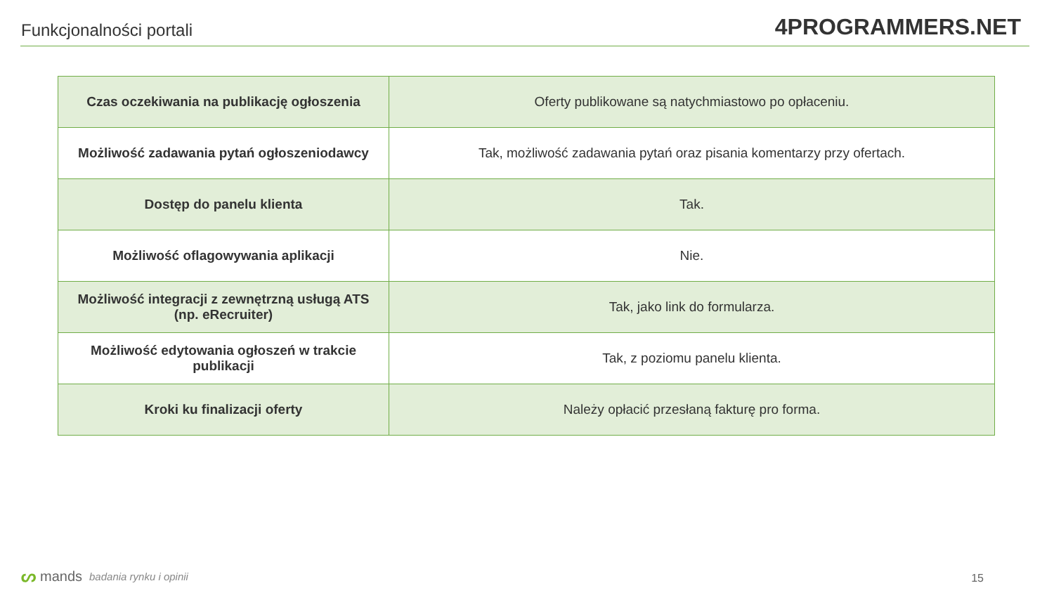Funkcjonalności portali
4PROGRAMMERS.NET
| Czas oczekiwania na publikację ogłoszenia | Oferty publikowane są natychmiastowo po opłaceniu. |
| Możliwość zadawania pytań ogłoszeniodawcy | Tak, możliwość zadawania pytań oraz pisania komentarzy przy ofertach. |
| Dostęp do panelu klienta | Tak. |
| Możliwość oflagowywania aplikacji | Nie. |
| Możliwość integracji z zewnętrzną usługą ATS (np. eRecruiter) | Tak, jako link do formularza. |
| Możliwość edytowania ogłoszeń w trakcie publikacji | Tak, z poziomu panelu klienta. |
| Kroki ku finalizacji oferty | Należy opłacić przesłaną fakturę pro forma. |
ᔕmands badania rynku i opinii 15